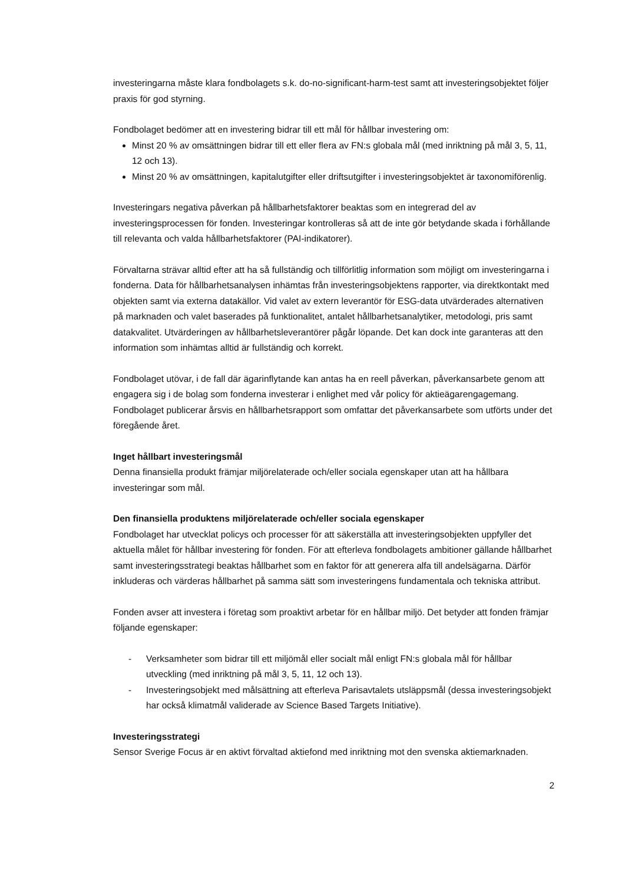investeringarna måste klara fondbolagets s.k. do-no-significant-harm-test samt att investeringsobjektet följer praxis för god styrning.
Fondbolaget bedömer att en investering bidrar till ett mål för hållbar investering om:
Minst 20 % av omsättningen bidrar till ett eller flera av FN:s globala mål (med inriktning på mål 3, 5, 11, 12 och 13).
Minst 20 % av omsättningen, kapitalutgifter eller driftsutgifter i investeringsobjektet är taxonomiförenlig.
Investeringars negativa påverkan på hållbarhetsfaktorer beaktas som en integrerad del av investeringsprocessen för fonden. Investeringar kontrolleras så att de inte gör betydande skada i förhållande till relevanta och valda hållbarhetsfaktorer (PAI-indikatorer).
Förvaltarna strävar alltid efter att ha så fullständig och tillförlitlig information som möjligt om investeringarna i fonderna. Data för hållbarhetsanalysen inhämtas från investeringsobjektens rapporter, via direktkontakt med objekten samt via externa datakällor. Vid valet av extern leverantör för ESG-data utvärderades alternativen på marknaden och valet baserades på funktionalitet, antalet hållbarhetsanalytiker, metodologi, pris samt datakvalitet. Utvärderingen av hållbarhetsleverantörer pågår löpande. Det kan dock inte garanteras att den information som inhämtas alltid är fullständig och korrekt.
Fondbolaget utövar, i de fall där ägarinflytande kan antas ha en reell påverkan, påverkansarbete genom att engagera sig i de bolag som fonderna investerar i enlighet med vår policy för aktieägarengagemang. Fondbolaget publicerar årsvis en hållbarhetsrapport som omfattar det påverkansarbete som utförts under det föregående året.
Inget hållbart investeringsmål
Denna finansiella produkt främjar miljörelaterade och/eller sociala egenskaper utan att ha hållbara investeringar som mål.
Den finansiella produktens miljörelaterade och/eller sociala egenskaper
Fondbolaget har utvecklat policys och processer för att säkerställa att investeringsobjekten uppfyller det aktuella målet för hållbar investering för fonden. För att efterleva fondbolagets ambitioner gällande hållbarhet samt investeringsstrategi beaktas hållbarhet som en faktor för att generera alfa till andelsägarna. Därför inkluderas och värderas hållbarhet på samma sätt som investeringens fundamentala och tekniska attribut.
Fonden avser att investera i företag som proaktivt arbetar för en hållbar miljö. Det betyder att fonden främjar följande egenskaper:
- Verksamheter som bidrar till ett miljömål eller socialt mål enligt FN:s globala mål för hållbar utveckling (med inriktning på mål 3, 5, 11, 12 och 13).
- Investeringsobjekt med målsättning att efterleva Parisavtalets utsläppsmål (dessa investeringsobjekt har också klimatmål validerade av Science Based Targets Initiative).
Investeringsstrategi
Sensor Sverige Focus är en aktivt förvaltad aktiefond med inriktning mot den svenska aktiemarknaden.
2